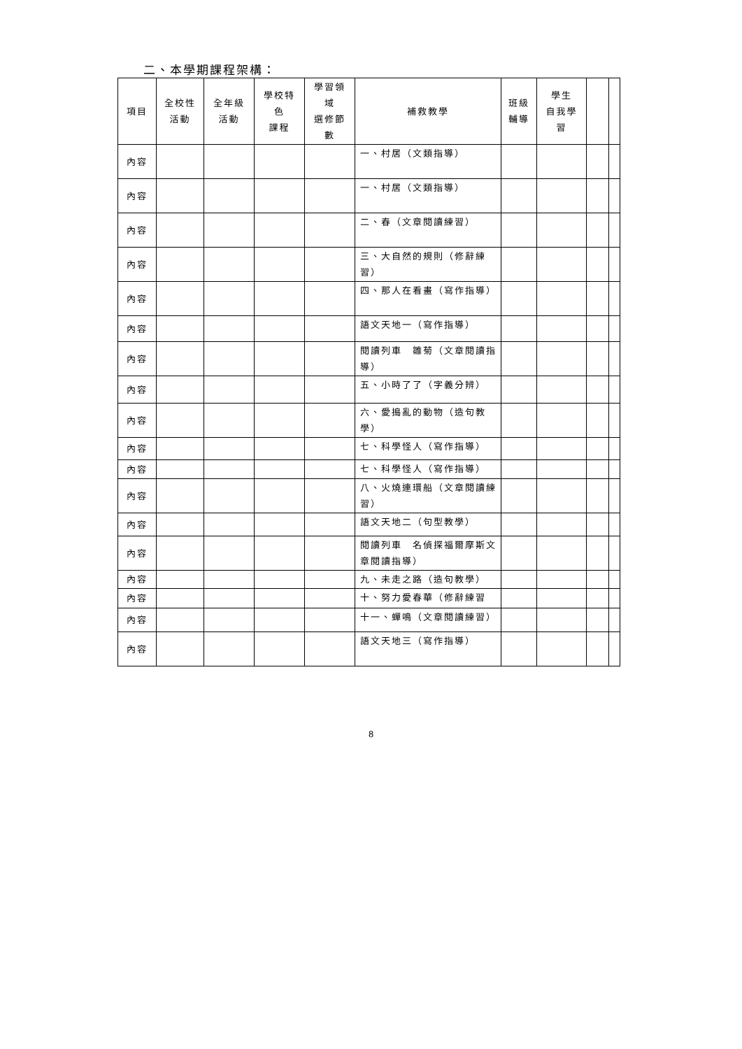二、本學期課程架構：
| 項目 | 全校性 活動 | 全年級 活動 | 學校特 色 課程 | 學習領 域 選修節 數 | 補救教學 | 班級 輔導 | 學生 自我學 習 | | |
| --- | --- | --- | --- | --- | --- | --- | --- | --- | --- |
| 內容 | | | | | 一、村居（文類指導） | | | | |
| 內容 | | | | | 一、村居（文類指導） | | | | |
| 內容 | | | | | 二、春（文章閱讀練習） | | | | |
| 內容 | | | | | 三、大自然的規則（修辭練習） | | | | |
| 內容 | | | | | 四、那人在看畫（寫作指導） | | | | |
| 內容 | | | | | 語文天地一（寫作指導） | | | | |
| 內容 | | | | | 閱讀列車 雛菊（文章閱讀指導） | | | | |
| 內容 | | | | | 五、小時了了（字義分辨） | | | | |
| 內容 | | | | | 六、愛搗亂的動物（造句教學） | | | | |
| 內容 | | | | | 七、科學怪人（寫作指導） | | | | |
| 內容 | | | | | 七、科學怪人（寫作指導） | | | | |
| 內容 | | | | | 八、火燒連環船（文章閱讀練習） | | | | |
| 內容 | | | | | 語文天地二（句型教學） | | | | |
| 內容 | | | | | 閱讀列車 名偵探福爾摩斯文章閱讀指導） | | | | |
| 內容 | | | | | 九、未走之路（造句教學） | | | | |
| 內容 | | | | | 十、努力愛春華（修辭練習 | | | | |
| 內容 | | | | | 十一、蟬鳴（文章閱讀練習） | | | | |
| 內容 | | | | | 語文天地三（寫作指導） | | | | |
8